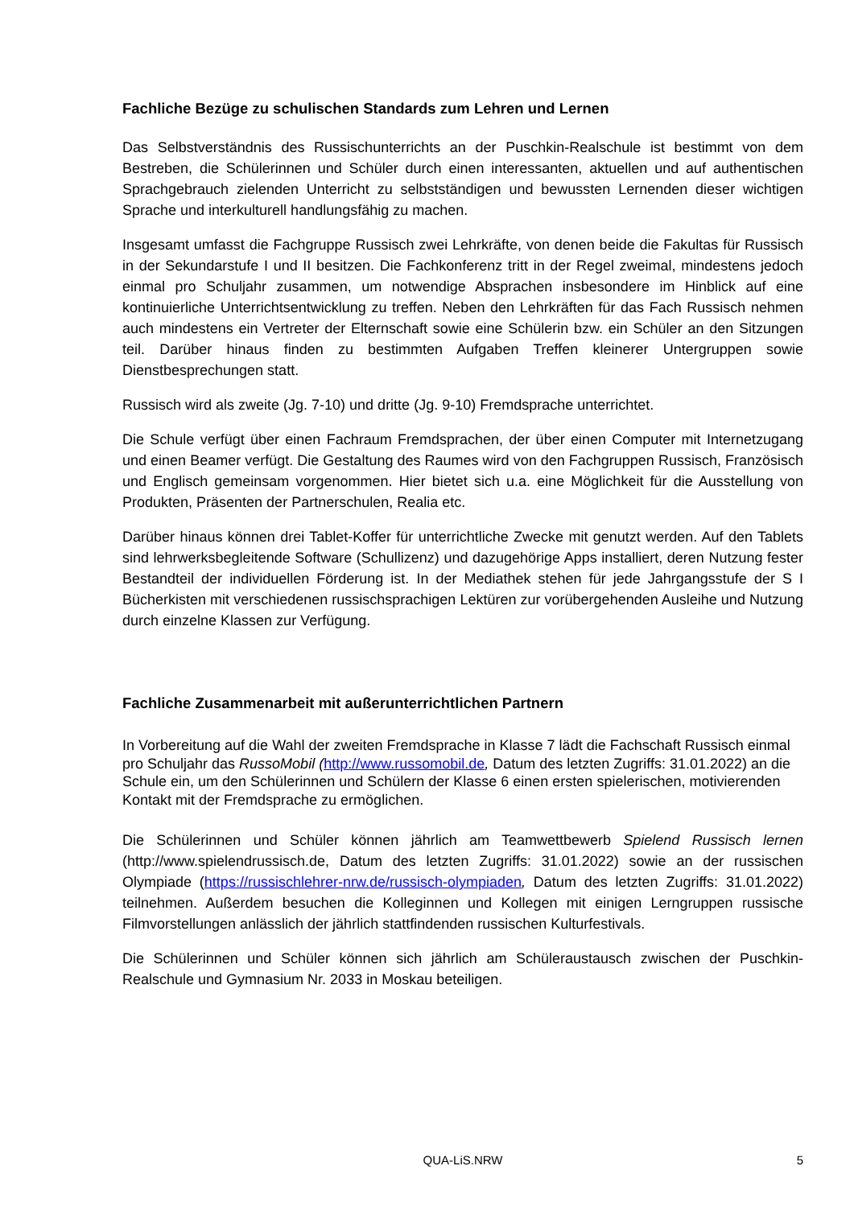Fachliche Bezüge zu schulischen Standards zum Lehren und Lernen
Das Selbstverständnis des Russischunterrichts an der Puschkin-Realschule ist bestimmt von dem Bestreben, die Schülerinnen und Schüler durch einen interessanten, aktuellen und auf authentischen Sprachgebrauch zielenden Unterricht zu selbstständigen und bewussten Lernenden dieser wichtigen Sprache und interkulturell handlungsfähig zu machen.
Insgesamt umfasst die Fachgruppe Russisch zwei Lehrkräfte, von denen beide die Fakultas für Russisch in der Sekundarstufe I und II besitzen. Die Fachkonferenz tritt in der Regel zweimal, mindestens jedoch einmal pro Schuljahr zusammen, um notwendige Absprachen insbesondere im Hinblick auf eine kontinuierliche Unterrichtsentwicklung zu treffen. Neben den Lehrkräften für das Fach Russisch nehmen auch mindestens ein Vertreter der Elternschaft sowie eine Schülerin bzw. ein Schüler an den Sitzungen teil. Darüber hinaus finden zu bestimmten Aufgaben Treffen kleinerer Untergruppen sowie Dienstbesprechungen statt.
Russisch wird als zweite (Jg. 7-10) und dritte (Jg. 9-10) Fremdsprache unterrichtet.
Die Schule verfügt über einen Fachraum Fremdsprachen, der über einen Computer mit Internetzugang und einen Beamer verfügt. Die Gestaltung des Raumes wird von den Fachgruppen Russisch, Französisch und Englisch gemeinsam vorgenommen. Hier bietet sich u.a. eine Möglichkeit für die Ausstellung von Produkten, Präsenten der Partnerschulen, Realia etc.
Darüber hinaus können drei Tablet-Koffer für unterrichtliche Zwecke mit genutzt werden. Auf den Tablets sind lehrwerksbegleitende Software (Schullizenz) und dazugehörige Apps installiert, deren Nutzung fester Bestandteil der individuellen Förderung ist. In der Mediathek stehen für jede Jahrgangsstufe der S I Bücherkisten mit verschiedenen russischsprachigen Lektüren zur vorübergehenden Ausleihe und Nutzung durch einzelne Klassen zur Verfügung.
Fachliche Zusammenarbeit mit außerunterrichtlichen Partnern
In Vorbereitung auf die Wahl der zweiten Fremdsprache in Klasse 7 lädt die Fachschaft Russisch einmal pro Schuljahr das RussoMobil (http://www.russomobil.de, Datum des letzten Zugriffs: 31.01.2022) an die Schule ein, um den Schülerinnen und Schülern der Klasse 6 einen ersten spielerischen, motivierenden Kontakt mit der Fremdsprache zu ermöglichen.
Die Schülerinnen und Schüler können jährlich am Teamwettbewerb Spielend Russisch lernen (http://www.spielendrussisch.de, Datum des letzten Zugriffs: 31.01.2022) sowie an der russischen Olympiade (https://russischlehrer-nrw.de/russisch-olympiaden, Datum des letzten Zugriffs: 31.01.2022) teilnehmen. Außerdem besuchen die Kolleginnen und Kollegen mit einigen Lerngruppen russische Filmvorstellungen anlässlich der jährlich stattfindenden russischen Kulturfestivals.
Die Schülerinnen und Schüler können sich jährlich am Schüleraustausch zwischen der Puschkin-Realschule und Gymnasium Nr. 2033 in Moskau beteiligen.
QUA-LiS.NRW
5